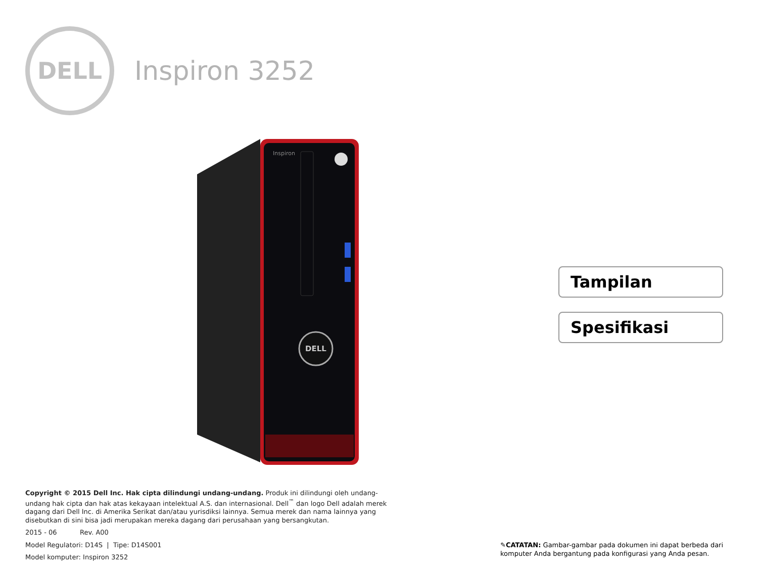DELL
Inspiron 3252
Inspiron
DELL
Tampilan
Spesifikasi
Copyright © 2015 Dell Inc. Hak cipta dilindungi undang-undang. Produk ini dilindungi oleh undang-undang hak cipta dan hak atas kekayaan intelektual A.S. dan internasional. Dell<sup>™</sup> dan logo Dell adalah merek dagang dari Dell Inc. di Amerika Serikat dan/atau yurisdiksi lainnya. Semua merek dan nama lainnya yang disebutkan di sini bisa jadi merupakan mereka dagang dari perusahaan yang bersangkutan.
2015 - 06 Rev. A00
Model Regulatori: D14S | Tipe: D14S001
Model komputer: Inspiron 3252
✎CATATAN: Gambar-gambar pada dokumen ini dapat berbeda dari komputer Anda bergantung pada konfigurasi yang Anda pesan.